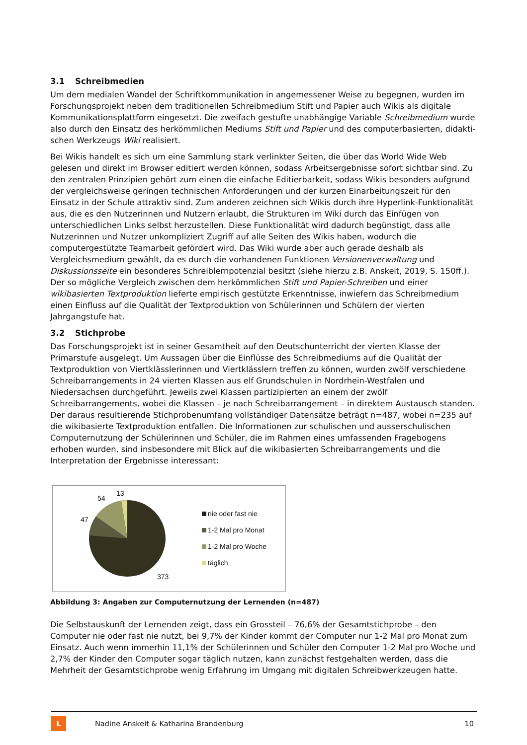3.1 Schreibmedien
Um dem medialen Wandel der Schriftkommunikation in angemessener Weise zu begegnen, wurden im Forschungsprojekt neben dem traditionellen Schreibmedium Stift und Papier auch Wikis als digitale Kommunikationsplattform eingesetzt. Die zweifach gestufte unabhängige Variable Schreibmedium wurde also durch den Einsatz des herkömmlichen Mediums Stift und Papier und des computerbasierten, didakti-schen Werkzeugs Wiki realisiert.
Bei Wikis handelt es sich um eine Sammlung stark verlinkter Seiten, die über das World Wide Web gelesen und direkt im Browser editiert werden können, sodass Arbeitsergebnisse sofort sichtbar sind. Zu den zentralen Prinzipien gehört zum einen die einfache Editierbarkeit, sodass Wikis besonders aufgrund der vergleichsweise geringen technischen Anforderungen und der kurzen Einarbeitungszeit für den Einsatz in der Schule attraktiv sind. Zum anderen zeichnen sich Wikis durch ihre Hyperlink-Funktionalität aus, die es den Nutzerinnen und Nutzern erlaubt, die Strukturen im Wiki durch das Einfügen von unterschiedlichen Links selbst herzustellen. Diese Funktionalität wird dadurch begünstigt, dass alle Nutzerinnen und Nutzer unkompliziert Zugriff auf alle Seiten des Wikis haben, wodurch die computergestützte Teamarbeit gefördert wird. Das Wiki wurde aber auch gerade deshalb als Vergleichsmedium gewählt, da es durch die vorhandenen Funktionen Versionenverwaltung und Diskussionsseite ein besonderes Schreiblernpotenzial besitzt (siehe hierzu z.B. Anskeit, 2019, S. 150ff.). Der so mögliche Vergleich zwischen dem herkömmlichen Stift und Papier-Schreiben und einer wikibasierten Textproduktion lieferte empirisch gestützte Erkenntnisse, inwiefern das Schreibmedium einen Einfluss auf die Qualität der Textproduktion von Schülerinnen und Schülern der vierten Jahrgangstufe hat.
3.2 Stichprobe
Das Forschungsprojekt ist in seiner Gesamtheit auf den Deutschunterricht der vierten Klasse der Primarstufe ausgelegt. Um Aussagen über die Einflüsse des Schreibmediums auf die Qualität der Textproduktion von Viertklässlerinnen und Viertklässlern treffen zu können, wurden zwölf verschiedene Schreibarrangements in 24 vierten Klassen aus elf Grundschulen in Nordrhein-Westfalen und Niedersachsen durchgeführt. Jeweils zwei Klassen partizipierten an einem der zwölf Schreibarrangements, wobei die Klassen – je nach Schreibarrangement – in direktem Austausch standen. Der daraus resultierende Stichprobenumfang vollständiger Datensätze beträgt n=487, wobei n=235 auf die wikibasierte Textproduktion entfallen. Die Informationen zur schulischen und ausserschulischen Computernutzung der Schülerinnen und Schüler, die im Rahmen eines umfassenden Fragebogens erhoben wurden, sind insbesondere mit Blick auf die wikibasierten Schreibarrangements und die Interpretation der Ergebnisse interessant:
13
54
47
373
nie oder fast nie
1-2 Mal pro Monat
1-2 Mal pro Woche
täglich
Abbildung 3: Angaben zur Computernutzung der Lernenden (n=487)
Die Selbstauskunft der Lernenden zeigt, dass ein Grossteil – 76,6% der Gesamtstichprobe – den Computer nie oder fast nie nutzt, bei 9,7% der Kinder kommt der Computer nur 1-2 Mal pro Monat zum Einsatz. Auch wenn immerhin 11,1% der Schülerinnen und Schüler den Computer 1-2 Mal pro Woche und 2,7% der Kinder den Computer sogar täglich nutzen, kann zunächst festgehalten werden, dass die Mehrheit der Gesamtstichprobe wenig Erfahrung im Umgang mit digitalen Schreibwerkzeugen hatte.
L
Nadine Anskeit & Katharina Brandenburg
10